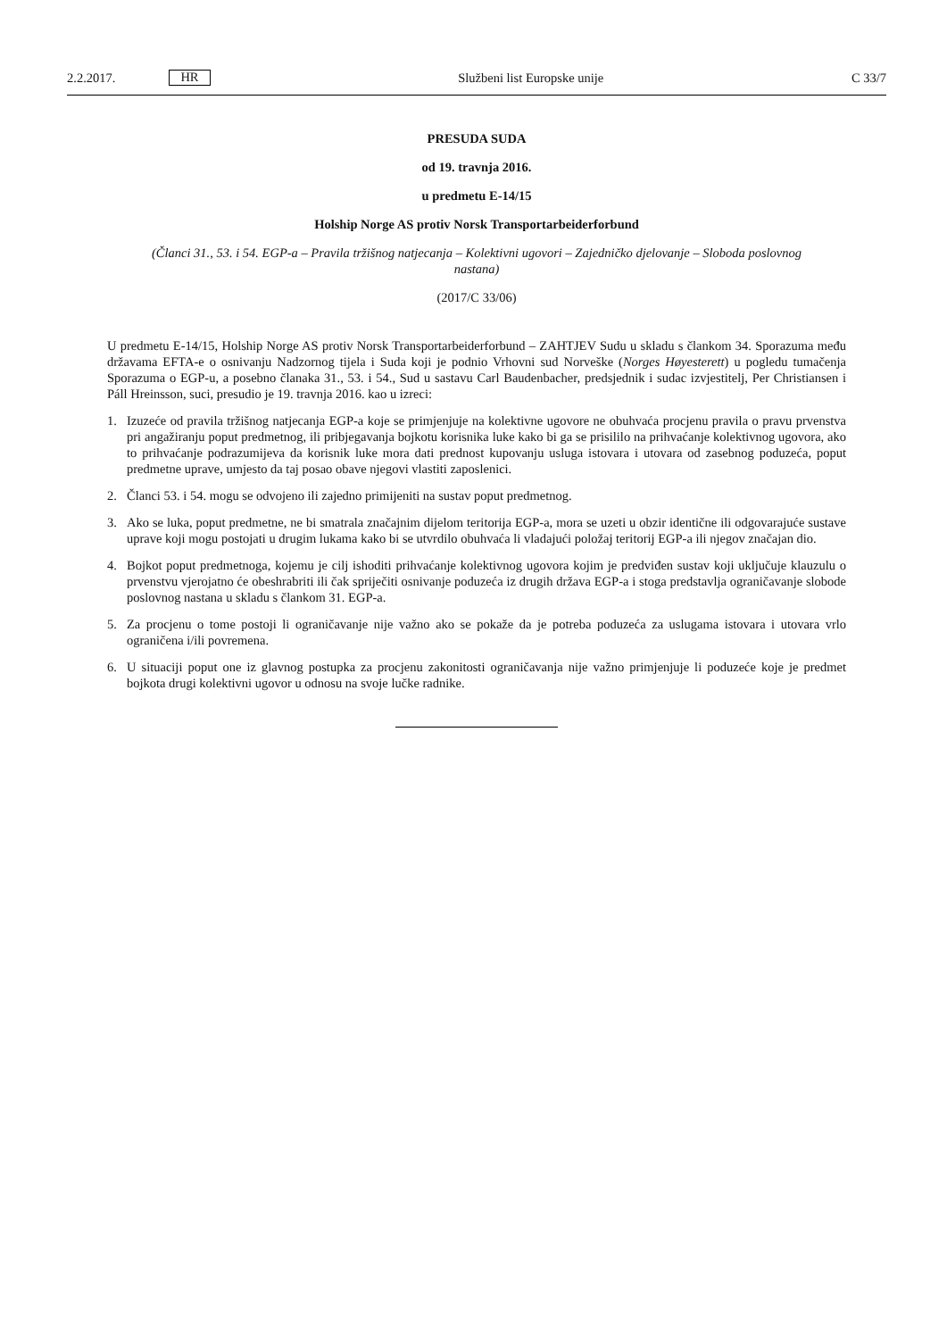2.2.2017. HR
Službeni list Europske unije C 33/7
PRESUDA SUDA
od 19. travnja 2016.
u predmetu E-14/15
Holship Norge AS protiv Norsk Transportarbeiderforbund
(Članci 31., 53. i 54. EGP-a – Pravila tržišnog natjecanja – Kolektivni ugovori – Zajedničko djelovanje – Sloboda poslovnog nastana)
(2017/C 33/06)
U predmetu E-14/15, Holship Norge AS protiv Norsk Transportarbeiderforbund – ZAHTJEV Sudu u skladu s člankom 34. Sporazuma među državama EFTA-e o osnivanju Nadzornog tijela i Suda koji je podnio Vrhovni sud Norveške (Norges Høyesterett) u pogledu tumačenja Sporazuma o EGP-u, a posebno članaka 31., 53. i 54., Sud u sastavu Carl Baudenbacher, predsjednik i sudac izvjestitelj, Per Christiansen i Páll Hreinsson, suci, presudio je 19. travnja 2016. kao u izreci:
1. Izuzeće od pravila tržišnog natjecanja EGP-a koje se primjenjuje na kolektivne ugovore ne obuhvaća procjenu pravila o pravu prvenstva pri angažiranju poput predmetnog, ili pribjegavanja bojkotu korisnika luke kako bi ga se prisililo na prihvaćanje kolektivnog ugovora, ako to prihvaćanje podrazumijeva da korisnik luke mora dati prednost kupovanju usluga istovara i utovara od zasebnog poduzeća, poput predmetne uprave, umjesto da taj posao obave njegovi vlastiti zaposlenici.
2. Članci 53. i 54. mogu se odvojeno ili zajedno primijeniti na sustav poput predmetnog.
3. Ako se luka, poput predmetne, ne bi smatrala značajnim dijelom teritorija EGP-a, mora se uzeti u obzir identične ili odgovarajuće sustave uprave koji mogu postojati u drugim lukama kako bi se utvrdilo obuhvaća li vladajući položaj teritorij EGP-a ili njegov značajan dio.
4. Bojkot poput predmetnoga, kojemu je cilj ishoditi prihvaćanje kolektivnog ugovora kojim je predviđen sustav koji uključuje klauzulu o prvenstvu vjerojatno će obeshrabriti ili čak spriječiti osnivanje poduzeća iz drugih država EGP-a i stoga predstavlja ograničavanje slobode poslovnog nastana u skladu s člankom 31. EGP-a.
5. Za procjenu o tome postoji li ograničavanje nije važno ako se pokaže da je potreba poduzeća za uslugama istovara i utovara vrlo ograničena i/ili povremena.
6. U situaciji poput one iz glavnog postupka za procjenu zakonitosti ograničavanja nije važno primjenjuje li poduzeće koje je predmet bojkota drugi kolektivni ugovor u odnosu na svoje lučke radnike.